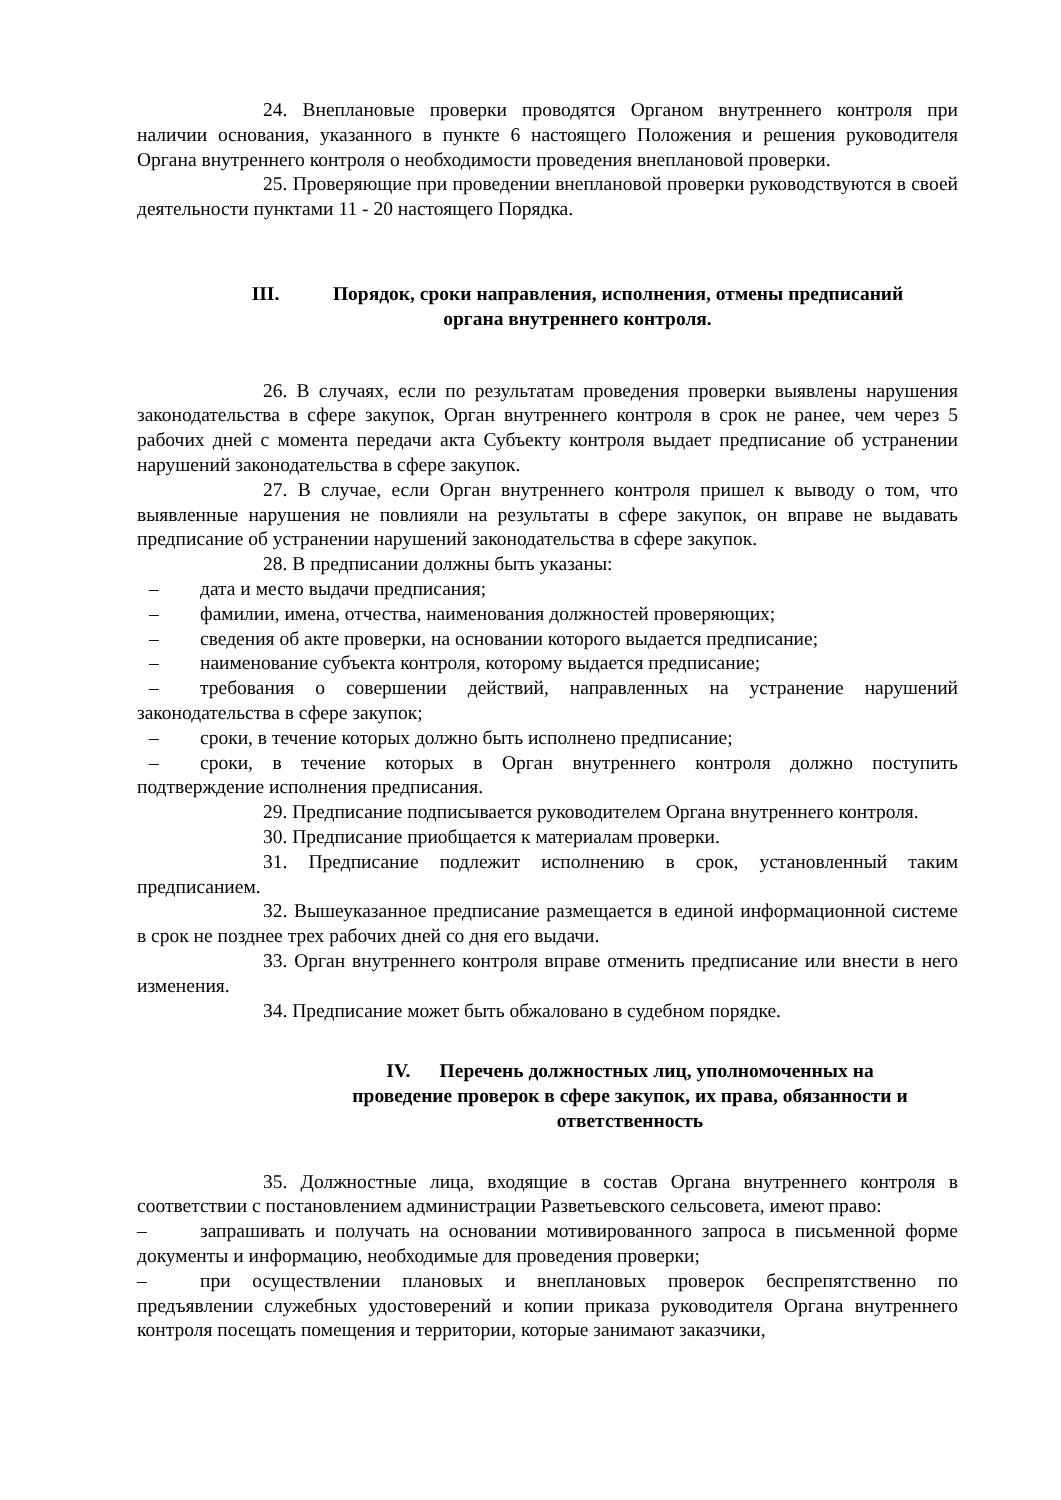24. Внеплановые проверки проводятся Органом внутреннего контроля при наличии основания, указанного в пункте 6 настоящего Положения и решения руководителя Органа внутреннего контроля о необходимости проведения внеплановой проверки.
25. Проверяющие при проведении внеплановой проверки руководствуются в своей деятельности пунктами 11 - 20 настоящего Порядка.
III. Порядок, сроки направления, исполнения, отмены предписаний
органа внутреннего контроля.
26. В случаях, если по результатам проведения проверки выявлены нарушения законодательства в сфере закупок, Орган внутреннего контроля в срок не ранее, чем через 5 рабочих дней с момента передачи акта Субъекту контроля выдает предписание об устранении нарушений законодательства в сфере закупок.
27. В случае, если Орган внутреннего контроля пришел к выводу о том, что выявленные нарушения не повлияли на результаты в сфере закупок, он вправе не выдавать предписание об устранении нарушений законодательства в сфере закупок.
28. В предписании должны быть указаны:
– дата и место выдачи предписания;
– фамилии, имена, отчества, наименования должностей проверяющих;
– сведения об акте проверки, на основании которого выдается предписание;
– наименование субъекта контроля, которому выдается предписание;
– требования о совершении действий, направленных на устранение нарушений законодательства в сфере закупок;
– сроки, в течение которых должно быть исполнено предписание;
– сроки, в течение которых в Орган внутреннего контроля должно поступить подтверждение исполнения предписания.
29. Предписание подписывается руководителем Органа внутреннего контроля.
30. Предписание приобщается к материалам проверки.
31. Предписание подлежит исполнению в срок, установленный таким предписанием.
32. Вышеуказанное предписание размещается в единой информационной системе в срок не позднее трех рабочих дней со дня его выдачи.
33. Орган внутреннего контроля вправе отменить предписание или внести в него изменения.
34. Предписание может быть обжаловано в судебном порядке.
IV. Перечень должностных лиц, уполномоченных на
проведение проверок в сфере закупок, их права, обязанности и
ответственность
35. Должностные лица, входящие в состав Органа внутреннего контроля в соответствии с постановлением администрации Разветьевского сельсовета, имеют право:
– запрашивать и получать на основании мотивированного запроса в письменной форме документы и информацию, необходимые для проведения проверки;
– при осуществлении плановых и внеплановых проверок беспрепятственно по предъявлении служебных удостоверений и копии приказа руководителя Органа внутреннего контроля посещать помещения и территории, которые занимают заказчики,